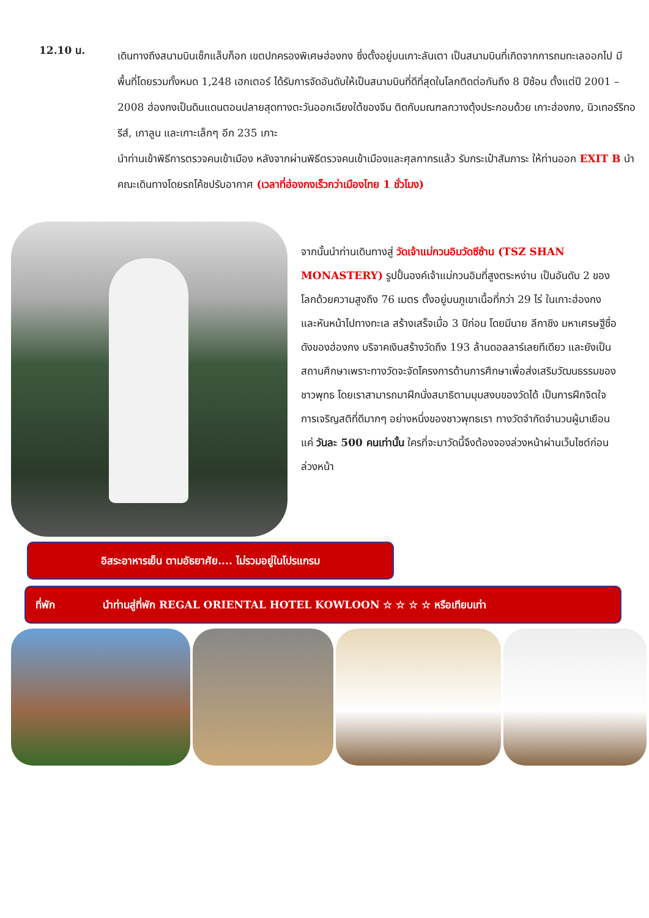12.10 น.
เดินทางถึงสนามบินเช็กแล็บก็อก เขตปกครองพิเศษฮ่องกง ซึ่งตั้งอยู่บนเกาะลันเตา เป็นสนามบินที่เกิดจากการถมทะเลออกไป มีพื้นที่โดยรวมทั้งหมด 1,248 เฮกเตอร์ ได้รับการจัดอันดับให้เป็นสนามบินที่ดีที่สุดในโลกติดต่อกันถึง 8 ปีซ้อน ตั้งแต่ปี 2001 – 2008 ฮ่องกงเป็นดินแดนตอนปลายสุดทางตะวันออกเฉียงใต้ของจีน ติดกับมณฑลกวางตุ้งประกอบด้วย เกาะฮ่องกง, นิวเทอร์ริทอรีส์, เกาลูน และเกาะเล็กๆ อีก 235 เกาะ
นำท่านเข้าพิธีการตรวจคนเข้าเมือง หลังจากผ่านพิธีตรวจคนเข้าเมืองและศุลกากรแล้ว รับกระเป๋าสัมภาระ ให้ท่านออก EXIT B นำคณะเดินทางโดยรถโค้ชปรับอากาศ (เวลาที่ฮ่องกงเร็วกว่าเมืองไทย 1 ชั่วโมง)
จากนั้นนำท่านเดินทางสู่ วัดเจ้าแม่กวนอิมวัดซีซ้าน (TSZ SHAN MONASTERY) รูปปั้นองค์เจ้าแม่กวนอิมที่สูงตระหง่าน เป็นอันดับ 2 ของโลกด้วยความสูงถึง 76 เมตร ตั้งอยู่บนภูเขาเนื้อที่กว่า 29 ไร่ ในเกาะฮ่องกง และหันหน้าไปทางทะเล สร้างเสร็จเมื่อ 3 ปีก่อน โดยมีนาย ลีกาชิง มหาเศรษฐีชื่อดังของฮ่องกง บริจาคเงินสร้างวัดถึง 193 ล้านดอลลาร์เลยทีเดียว และยังเป็นสถานศึกษาเพราะทางวัดจะจัดโครงการด้านการศึกษาเพื่อส่งเสริมวัฒนธรรมของชาวพุทธ โดยเราสามารถมาฝึกนั่งสมาธิตามมุมสงบของวัดได้ เป็นการฝึกจิตใจการเจริญสติที่ดีมากๆ อย่างหนึ่งของชาวพุทธเรา ทางวัดจำกัดจำนวนผู้มาเยือนแค่ วันละ 500 คนเท่านั้น ใครที่จะมาวัดนี้จึงต้องจองล่วงหน้าผ่านเว็บไซต์ก่อนล่วงหน้า
อิสระอาหารเย็น ตามอัธยาศัย.... ไม่รวมอยู่ในโปรแกรม
ที่พัก นำท่านสู่ที่พัก REGAL ORIENTAL HOTEL KOWLOON ☆ ☆ ☆ ☆ หรือเทียบเท่า